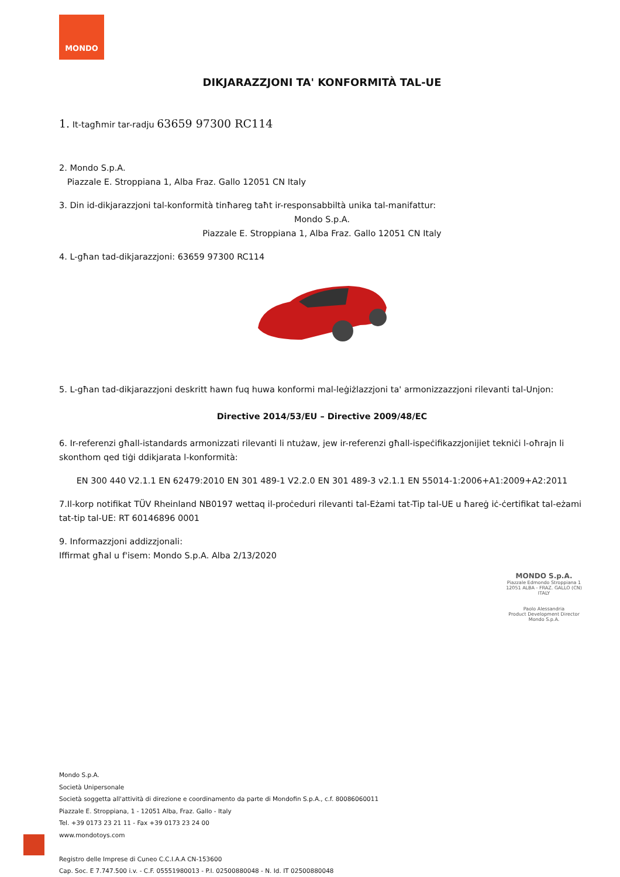MONDO
DIKJARAZZJONI TA' KONFORMITÀ TAL-UE
1. It-tagħmir tar-radju 63659 97300 RC114
2. Mondo S.p.A.
Piazzale E. Stroppiana 1, Alba Fraz. Gallo 12051 CN Italy
3. Din id-dikjarazzjoni tal-konformità tinħareg taħt ir-responsabbiltà unika tal-manifattur:
Mondo S.p.A.
Piazzale E. Stroppiana 1, Alba Fraz. Gallo 12051 CN Italy
4. L-għan tad-dikjarazzjoni: 63659 97300 RC114
5. L-għan tad-dikjarazzjoni deskritt hawn fuq huwa konformi mal-leġiżlazzjoni ta' armonizzazzjoni rilevanti tal-Unjon:
Directive 2014/53/EU – Directive 2009/48/EC
6. Ir-referenzi għall-istandards armonizzati rilevanti li ntużaw, jew ir-referenzi għall-ispeċifikazzjonijiet tekniċi l-oħrajn li skonthom qed tiġi ddikjarata l-konformità:
EN 300 440 V2.1.1 EN 62479:2010 EN 301 489-1 V2.2.0 EN 301 489-3 v2.1.1 EN 55014-1:2006+A1:2009+A2:2011
7.Il-korp notifikat TÜV Rheinland NB0197 wettaq il-proċeduri rilevanti tal-Eżami tat-Tip tal-UE u ħareġ iċ-ċertifikat tal-eżami tat-tip tal-UE: RT 60146896 0001
9. Informazzjoni addizzjonali:
Iffirmat għal u f'isem: Mondo S.p.A. Alba 2/13/2020
MONDO S.p.A.
Piazzale Edmondo Stroppiana 1
12051 ALBA - FRAZ. GALLO (CN)
ITALY
Paolo Alessandria
Product Development Director
Mondo S.p.A.
Mondo S.p.A.
Società Unipersonale
Società soggetta all'attività di direzione e coordinamento da parte di Mondofin S.p.A., c.f. 80086060011
Piazzale E. Stroppiana, 1 - 12051 Alba, Fraz. Gallo - Italy
Tel. +39 0173 23 21 11 - Fax +39 0173 23 24 00
www.mondotoys.com
Registro delle Imprese di Cuneo C.C.I.A.A CN-153600
Cap. Soc. E 7.747.500 i.v. - C.F. 05551980013 - P.I. 02500880048 - N. Id. IT 02500880048